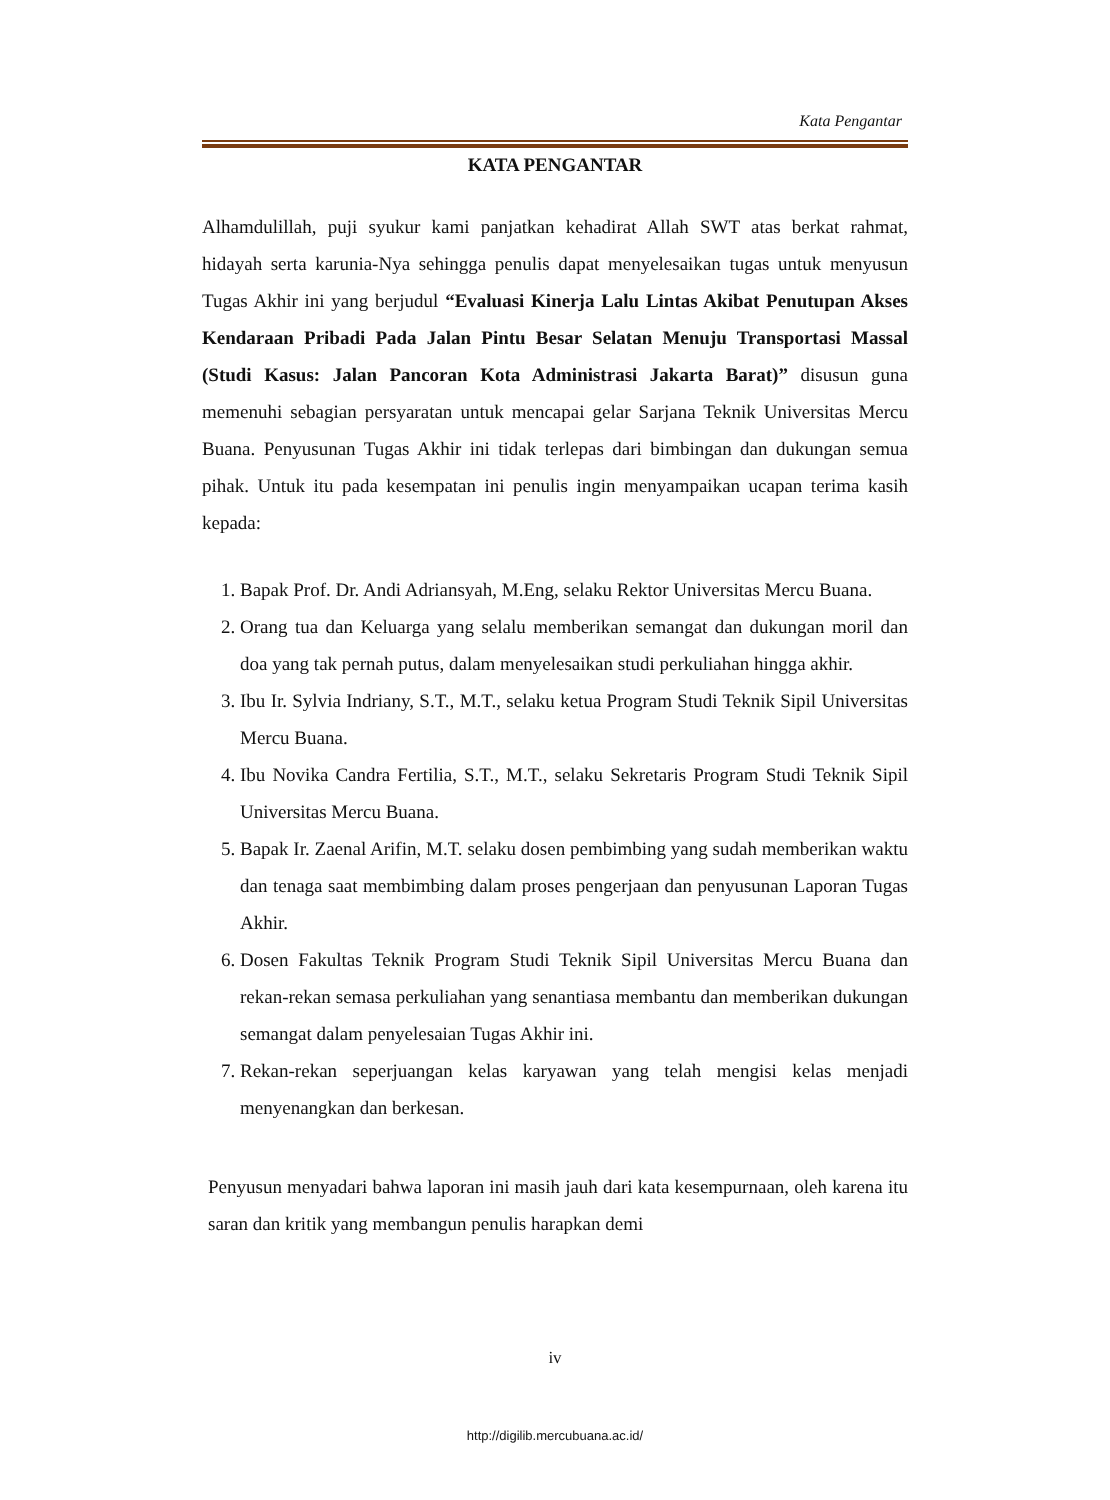Kata Pengantar
KATA PENGANTAR
Alhamdulillah, puji syukur kami panjatkan kehadirat Allah SWT atas berkat rahmat, hidayah serta karunia-Nya sehingga penulis dapat menyelesaikan tugas untuk menyusun Tugas Akhir ini yang berjudul “Evaluasi Kinerja Lalu Lintas Akibat Penutupan Akses Kendaraan Pribadi Pada Jalan Pintu Besar Selatan Menuju Transportasi Massal (Studi Kasus: Jalan Pancoran Kota Administrasi Jakarta Barat)” disusun guna memenuhi sebagian persyaratan untuk mencapai gelar Sarjana Teknik Universitas Mercu Buana. Penyusunan Tugas Akhir ini tidak terlepas dari bimbingan dan dukungan semua pihak. Untuk itu pada kesempatan ini penulis ingin menyampaikan ucapan terima kasih kepada:
1. Bapak Prof. Dr. Andi Adriansyah, M.Eng, selaku Rektor Universitas Mercu Buana.
2. Orang tua dan Keluarga yang selalu memberikan semangat dan dukungan moril dan doa yang tak pernah putus, dalam menyelesaikan studi perkuliahan hingga akhir.
3. Ibu Ir. Sylvia Indriany, S.T., M.T., selaku ketua Program Studi Teknik Sipil Universitas Mercu Buana.
4. Ibu Novika Candra Fertilia, S.T., M.T., selaku Sekretaris Program Studi Teknik Sipil Universitas Mercu Buana.
5. Bapak Ir. Zaenal Arifin, M.T. selaku dosen pembimbing yang sudah memberikan waktu dan tenaga saat membimbing dalam proses pengerjaan dan penyusunan Laporan Tugas Akhir.
6. Dosen Fakultas Teknik Program Studi Teknik Sipil Universitas Mercu Buana dan rekan-rekan semasa perkuliahan yang senantiasa membantu dan memberikan dukungan semangat dalam penyelesaian Tugas Akhir ini.
7. Rekan-rekan seperjuangan kelas karyawan yang telah mengisi kelas menjadi menyenangkan dan berkesan.
Penyusun menyadari bahwa laporan ini masih jauh dari kata kesempurnaan, oleh karena itu saran dan kritik yang membangun penulis harapkan demi
iv
http://digilib.mercubuana.ac.id/